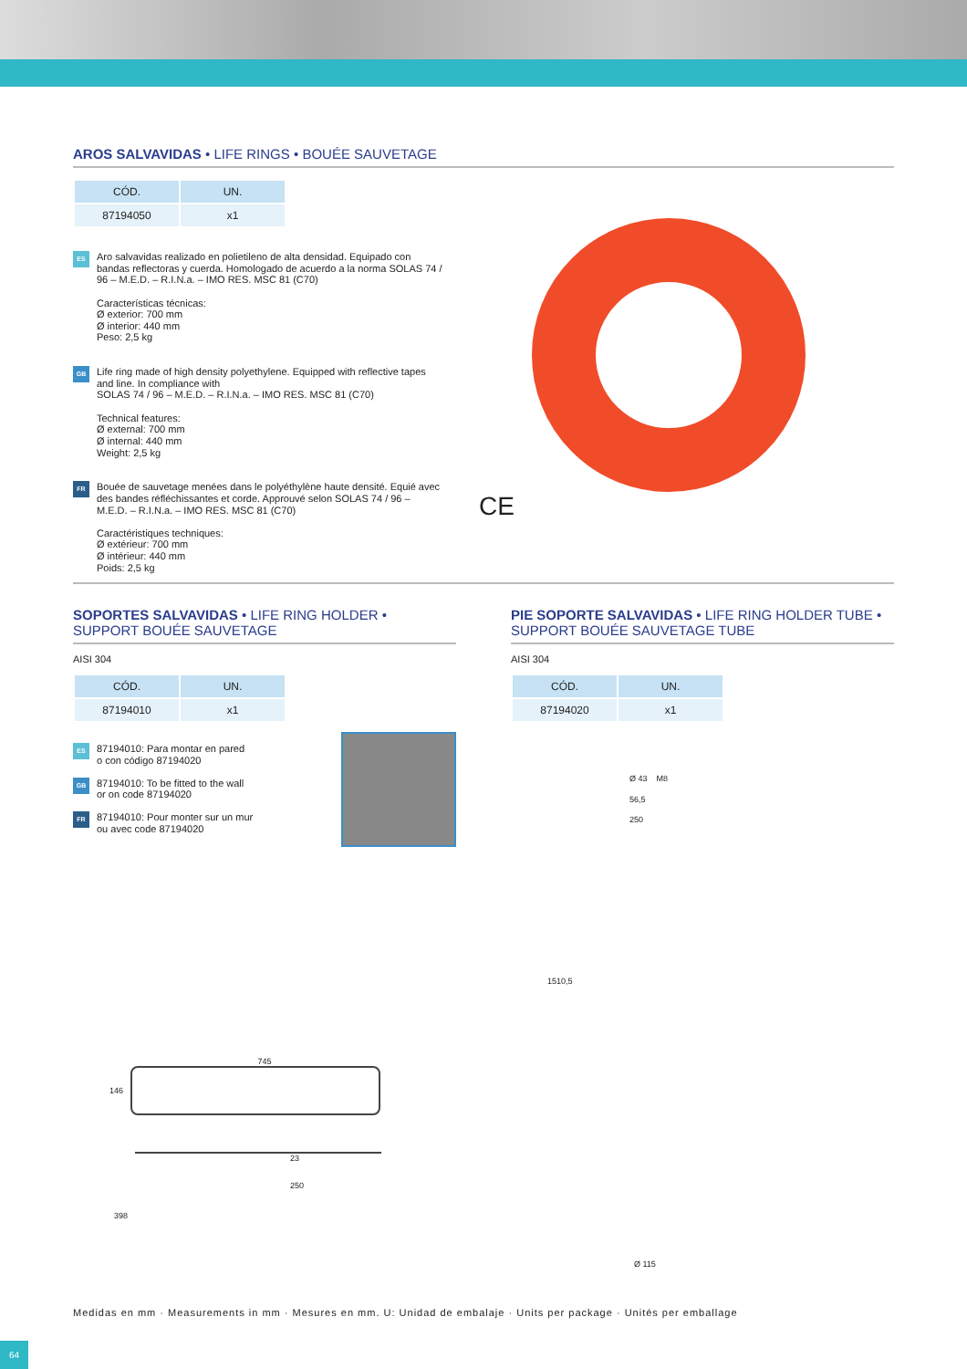AROS SALVAVIDAS • LIFE RINGS • BOUÉE SAUVETAGE
| CÓD. | UN. |
| --- | --- |
| 87194050 | x1 |
ES
Aro salvavidas realizado en polietileno de alta densidad. Equipado con bandas reflectoras y cuerda. Homologado de acuerdo a la norma SOLAS 74 / 96 – M.E.D. – R.I.N.a. – IMO RES. MSC 81 (C70)
Características técnicas:
Ø exterior: 700 mm
Ø interior: 440 mm
Peso: 2,5 kg
GB
Life ring made of high density polyethylene. Equipped with reflective tapes and line. In compliance with
SOLAS 74 / 96 – M.E.D. – R.I.N.a. – IMO RES. MSC 81 (C70)
Technical features:
Ø external: 700 mm
Ø internal: 440 mm
Weight: 2,5 kg
FR
Bouée de sauvetage menées dans le polyéthylène haute densité. Equié avec des bandes réfléchissantes et corde. Approuvé selon SOLAS 74 / 96 – M.E.D. – R.I.N.a. – IMO RES. MSC 81 (C70)
Caractéristiques techniques:
Ø extérieur: 700 mm
Ø intérieur: 440 mm
Poids: 2,5 kg
CE
SOPORTES SALVAVIDAS • LIFE RING HOLDER •
SUPPORT BOUÉE SAUVETAGE
AISI 304
| CÓD. | UN. |
| --- | --- |
| 87194010 | x1 |
ES
87194010: Para montar en pared
o con código 87194020
GB
87194010: To be fitted to the wall
or on code 87194020
FR
87194010: Pour monter sur un mur
ou avec code 87194020
745
146
398
23
250
PIE SOPORTE SALVAVIDAS • LIFE RING HOLDER TUBE •
SUPPORT BOUÉE SAUVETAGE TUBE
AISI 304
| CÓD. | UN. |
| --- | --- |
| 87194020 | x1 |
Ø 43 M8
56,5
250
1510,5
Ø 115
Medidas en mm · Measurements in mm · Mesures en mm. U: Unidad de embalaje · Units per package · Unités per emballage
64